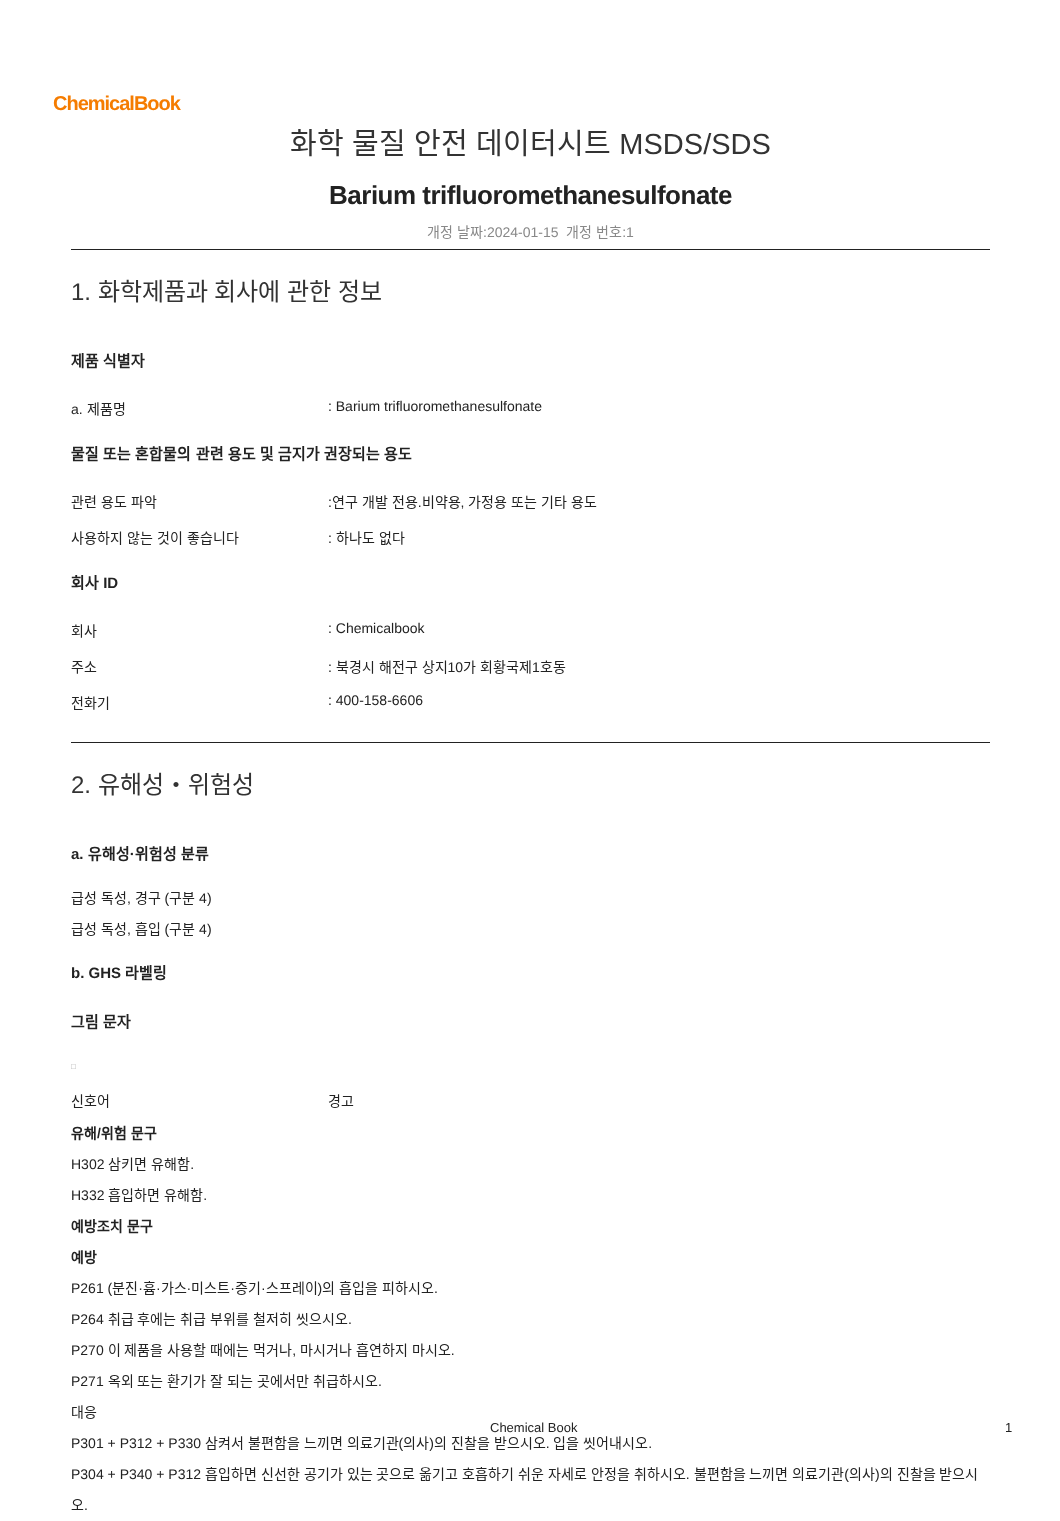ChemicalBook
화학 물질 안전 데이터시트 MSDS/SDS
Barium trifluoromethanesulfonate
개정 날짜:2024-01-15 개정 번호:1
1. 화학제품과 회사에 관한 정보
제품 식별자
a. 제품명: Barium trifluoromethanesulfonate
물질 또는 혼합물의 관련 용도 및 금지가 권장되는 용도
관련 용도 파악:연구 개발 전용.비약용, 가정용 또는 기타 용도
사용하지 않는 것이 좋습니다: 하나도 없다
회사 ID
회사: Chemicalbook
주소: 북경시 해전구 상지10가 회황국제1호동
전화기: 400-158-6606
2. 유해성・위험성
a. 유해성·위험성 분류
급성 독성, 경구 (구분 4)
급성 독성, 흡입 (구분 4)
b. GHS 라벨링
그림 문자
□
신호어 경고
유해/위험 문구
H302 삼키면 유해함.
H332 흡입하면 유해함.
예방조치 문구
예방
P261 (분진·흄·가스·미스트·증기·스프레이)의 흡입을 피하시오.
P264 취급 후에는 취급 부위를 철저히 씻으시오.
P270 이 제품을 사용할 때에는 먹거나, 마시거나 흡연하지 마시오.
P271 옥외 또는 환기가 잘 되는 곳에서만 취급하시오.
대응
P301 + P312 + P330 삼켜서 불편함을 느끼면 의료기관(의사)의 진찰을 받으시오. 입을 씻어내시오.
P304 + P340 + P312 흡입하면 신선한 공기가 있는 곳으로 옮기고 호흡하기 쉬운 자세로 안정을 취하시오. 불편함을 느끼면 의료기관(의사)의 진찰을 받으시오.
Chemical Book 1